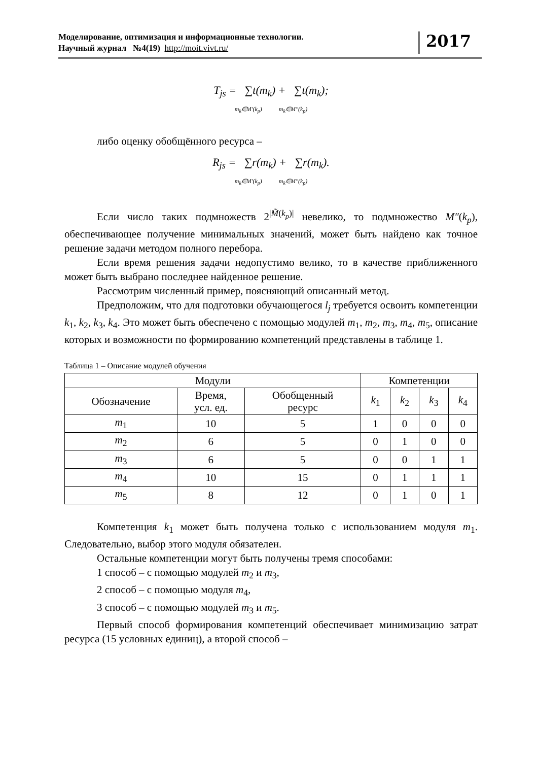Моделирование, оптимизация и информационные технологии.
Научный журнал №4(19) http://moit.vivt.ru/
2017
T<sub>js</sub> = ∑t(m<sub>k</sub>) + ∑t(m<sub>k</sub>);
m<sub>k</sub>∈M′(k<sub>p</sub>) m<sub>k</sub>∈M″(k<sub>p</sub>)
либо оценку обобщённого ресурса –
R<sub>js</sub> = ∑r(m<sub>k</sub>) + ∑r(m<sub>k</sub>).
m<sub>k</sub>∈M′(k<sub>p</sub>) m<sub>k</sub>∈M″(k<sub>p</sub>)
Если число таких подмножеств 2<sup>|M̃(k<sub>p</sub>)|</sup> невелико, то подмножество M″(k<sub>p</sub>), обеспечивающее получение минимальных значений, может быть найдено как точное решение задачи методом полного перебора.
Если время решения задачи недопустимо велико, то в качестве приближенного может быть выбрано последнее найденное решение.
Рассмотрим численный пример, поясняющий описанный метод.
Предположим, что для подготовки обучающегося l<sub>j</sub> требуется освоить компетенции k<sub>1</sub>, k<sub>2</sub>, k<sub>3</sub>, k<sub>4</sub>. Это может быть обеспечено с помощью модулей m<sub>1</sub>, m<sub>2</sub>, m<sub>3</sub>, m<sub>4</sub>, m<sub>5</sub>, описание которых и возможности по формированию компетенций представлены в таблице 1.
Таблица 1 – Описание модулей обучения
| Модули | | | Компетенции | | | |
| --- | --- | --- | --- | --- | --- | --- |
| Обозначение | Время, усл. ед. | Обобщенный ресурс | k<sub>1</sub> | k<sub>2</sub> | k<sub>3</sub> | k<sub>4</sub> |
| m<sub>1</sub> | 10 | 5 | 1 | 0 | 0 | 0 |
| m<sub>2</sub> | 6 | 5 | 0 | 1 | 0 | 0 |
| m<sub>3</sub> | 6 | 5 | 0 | 0 | 1 | 1 |
| m<sub>4</sub> | 10 | 15 | 0 | 1 | 1 | 1 |
| m<sub>5</sub> | 8 | 12 | 0 | 1 | 0 | 1 |
Компетенция k<sub>1</sub> может быть получена только с использованием модуля m<sub>1</sub>. Следовательно, выбор этого модуля обязателен.
Остальные компетенции могут быть получены тремя способами:
1 способ – с помощью модулей m<sub>2</sub> и m<sub>3</sub>,
2 способ – с помощью модуля m<sub>4</sub>,
3 способ – с помощью модулей m<sub>3</sub> и m<sub>5</sub>.
Первый способ формирования компетенций обеспечивает минимизацию затрат ресурса (15 условных единиц), а второй способ –